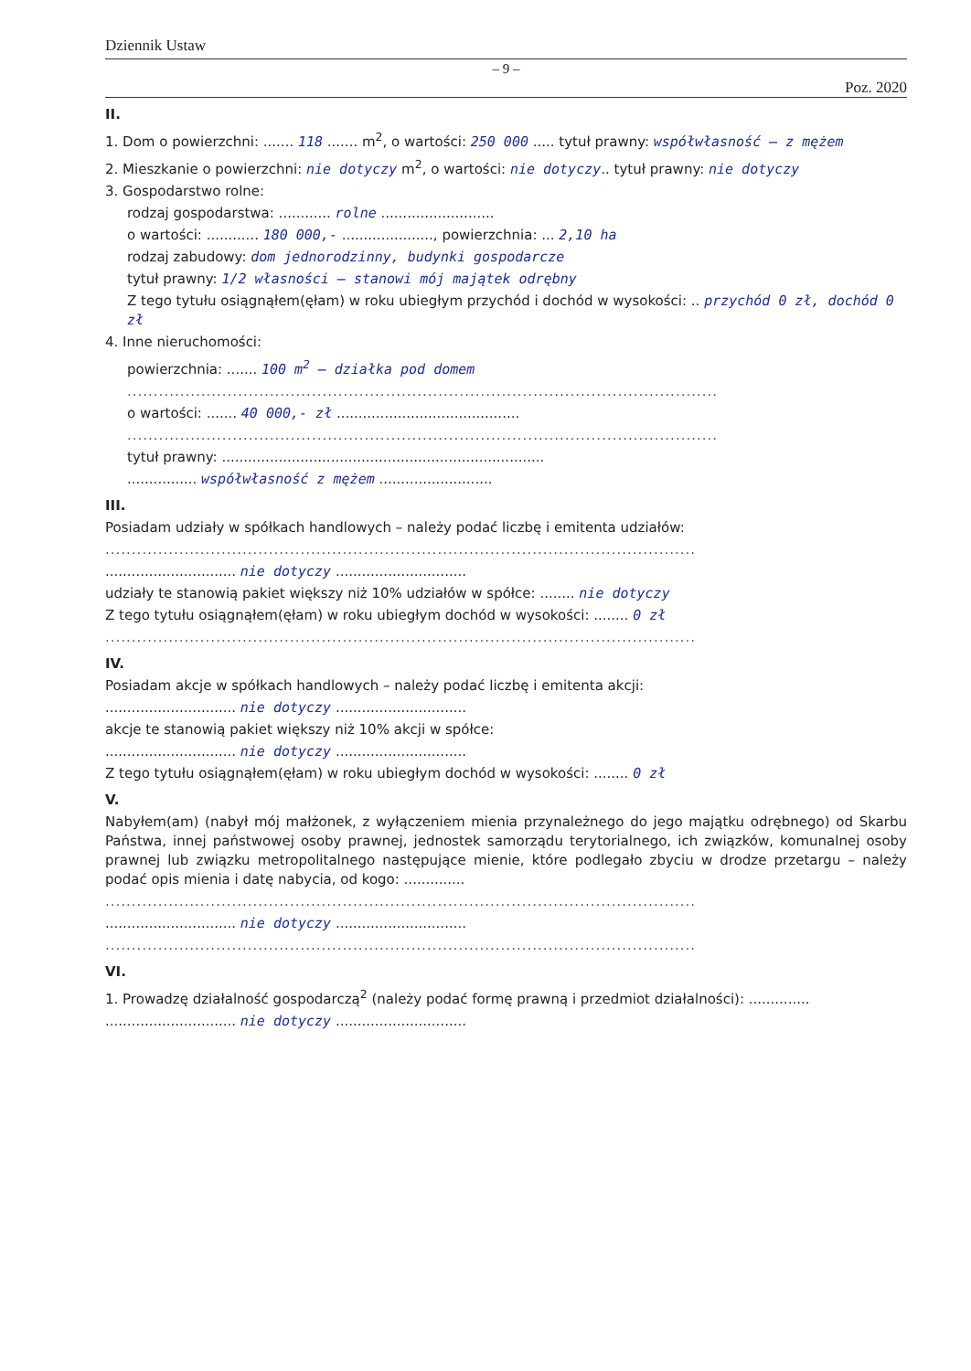Dziennik Ustaw
– 9 –
Poz. 2020
II.
1. Dom o powierzchni: ....... 118 ....... m<sup>2</sup>, o wartości: 250 000 ..... tytuł prawny: współwłasność – z mężem
2. Mieszkanie o powierzchni: nie dotyczy m<sup>2</sup>, o wartości: nie dotyczy.. tytuł prawny: nie dotyczy
3. Gospodarstwo rolne:
rodzaj gospodarstwa: ............ rolne ..........................
o wartości: ............ 180 000,- ....................., powierzchnia: ... 2,10 ha
rodzaj zabudowy: dom jednorodzinny, budynki gospodarcze
tytuł prawny: 1/2 własności – stanowi mój majątek odrębny
Z tego tytułu osiągnąłem(ęłam) w roku ubiegłym przychód i dochód w wysokości: .. przychód 0 zł, dochód 0 zł
4. Inne nieruchomości:
powierzchnia: ....... 100 m<sup>2</sup> – działka pod domem
................................................................................................................
o wartości: ....... 40 000,- zł ..........................................
................................................................................................................
tytuł prawny: ..........................................................................
................ współwłasność z mężem ..........................
III.
Posiadam udziały w spółkach handlowych – należy podać liczbę i emitenta udziałów:
................................................................................................................
.............................. nie dotyczy ..............................
udziały te stanowią pakiet większy niż 10% udziałów w spółce: ........ nie dotyczy
Z tego tytułu osiągnąłem(ęłam) w roku ubiegłym dochód w wysokości: ........ 0 zł
................................................................................................................
IV.
Posiadam akcje w spółkach handlowych – należy podać liczbę i emitenta akcji:
.............................. nie dotyczy ..............................
akcje te stanowią pakiet większy niż 10% akcji w spółce:
.............................. nie dotyczy ..............................
Z tego tytułu osiągnąłem(ęłam) w roku ubiegłym dochód w wysokości: ........ 0 zł
V.
Nabyłem(am) (nabył mój małżonek, z wyłączeniem mienia przynależnego do jego majątku odrębnego) od Skarbu Państwa, innej państwowej osoby prawnej, jednostek samorządu terytorialnego, ich związków, komunalnej osoby prawnej lub związku metropolitalnego następujące mienie, które podlegało zbyciu w drodze przetargu – należy podać opis mienia i datę nabycia, od kogo: ..............
................................................................................................................
.............................. nie dotyczy ..............................
................................................................................................................
VI.
1. Prowadzę działalność gospodarczą<sup>2</sup> (należy podać formę prawną i przedmiot działalności): ..............
.............................. nie dotyczy ..............................